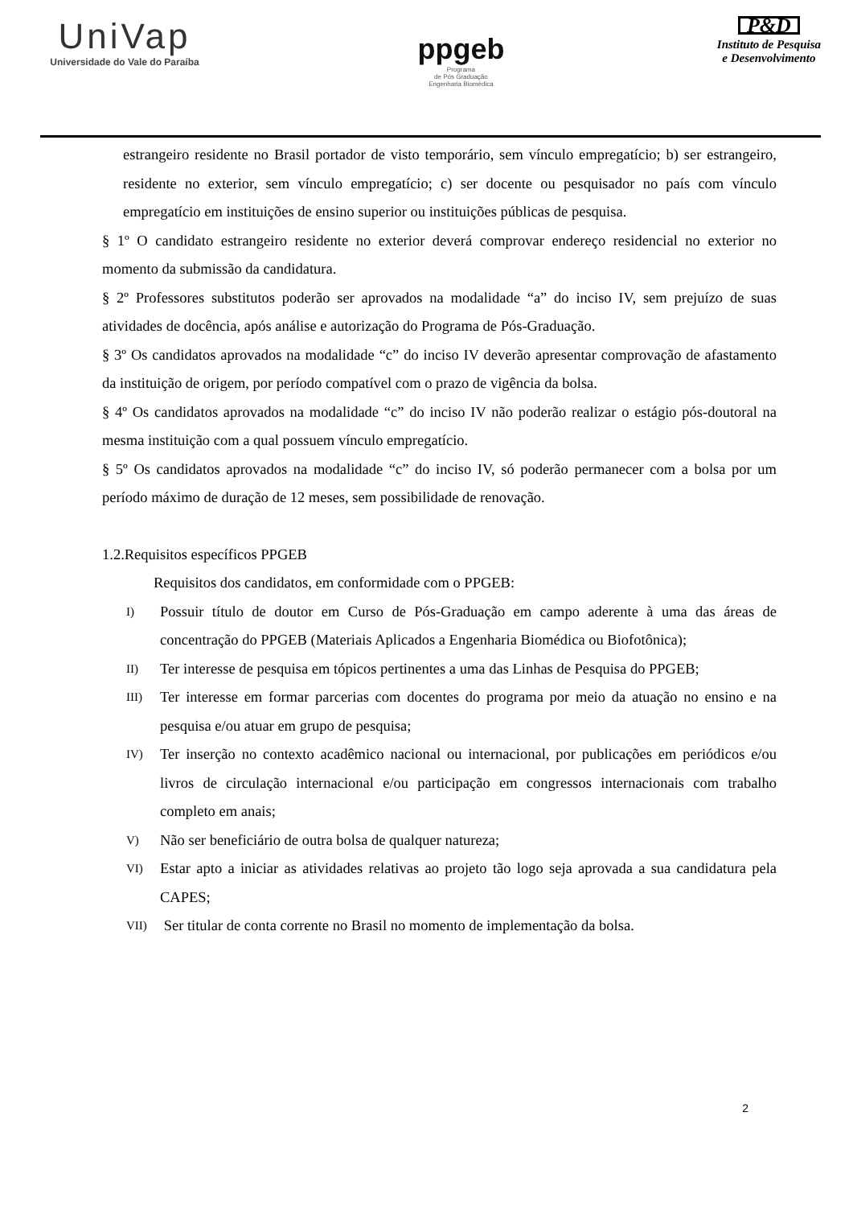UniVap
Universidade do Vale do Paraíba
ppgeb
Programa
de Pós Graduação
Engenharia Biomédica
P&D
Instituto de Pesquisa
e Desenvolvimento
estrangeiro residente no Brasil portador de visto temporário, sem vínculo empregatício; b) ser estrangeiro, residente no exterior, sem vínculo empregatício; c) ser docente ou pesquisador no país com vínculo empregatício em instituições de ensino superior ou instituições públicas de pesquisa.
§ 1º O candidato estrangeiro residente no exterior deverá comprovar endereço residencial no exterior no momento da submissão da candidatura.
§ 2º Professores substitutos poderão ser aprovados na modalidade “a” do inciso IV, sem prejuízo de suas atividades de docência, após análise e autorização do Programa de Pós-Graduação.
§ 3º Os candidatos aprovados na modalidade “c” do inciso IV deverão apresentar comprovação de afastamento da instituição de origem, por período compatível com o prazo de vigência da bolsa.
§ 4º Os candidatos aprovados na modalidade “c” do inciso IV não poderão realizar o estágio pós-doutoral na mesma instituição com a qual possuem vínculo empregatício.
§ 5º Os candidatos aprovados na modalidade “c” do inciso IV, só poderão permanecer com a bolsa por um período máximo de duração de 12 meses, sem possibilidade de renovação.
1.2.Requisitos específicos PPGEB
Requisitos dos candidatos, em conformidade com o PPGEB:
I)
Possuir título de doutor em Curso de Pós-Graduação em campo aderente à uma das áreas de concentração do PPGEB (Materiais Aplicados a Engenharia Biomédica ou Biofotônica);
II)
Ter interesse de pesquisa em tópicos pertinentes a uma das Linhas de Pesquisa do PPGEB;
III)
Ter interesse em formar parcerias com docentes do programa por meio da atuação no ensino e na pesquisa e/ou atuar em grupo de pesquisa;
IV)
Ter inserção no contexto acadêmico nacional ou internacional, por publicações em periódicos e/ou livros de circulação internacional e/ou participação em congressos internacionais com trabalho completo em anais;
V)
Não ser beneficiário de outra bolsa de qualquer natureza;
VI)
Estar apto a iniciar as atividades relativas ao projeto tão logo seja aprovada a sua candidatura pela CAPES;
VII)
Ser titular de conta corrente no Brasil no momento de implementação da bolsa.
2